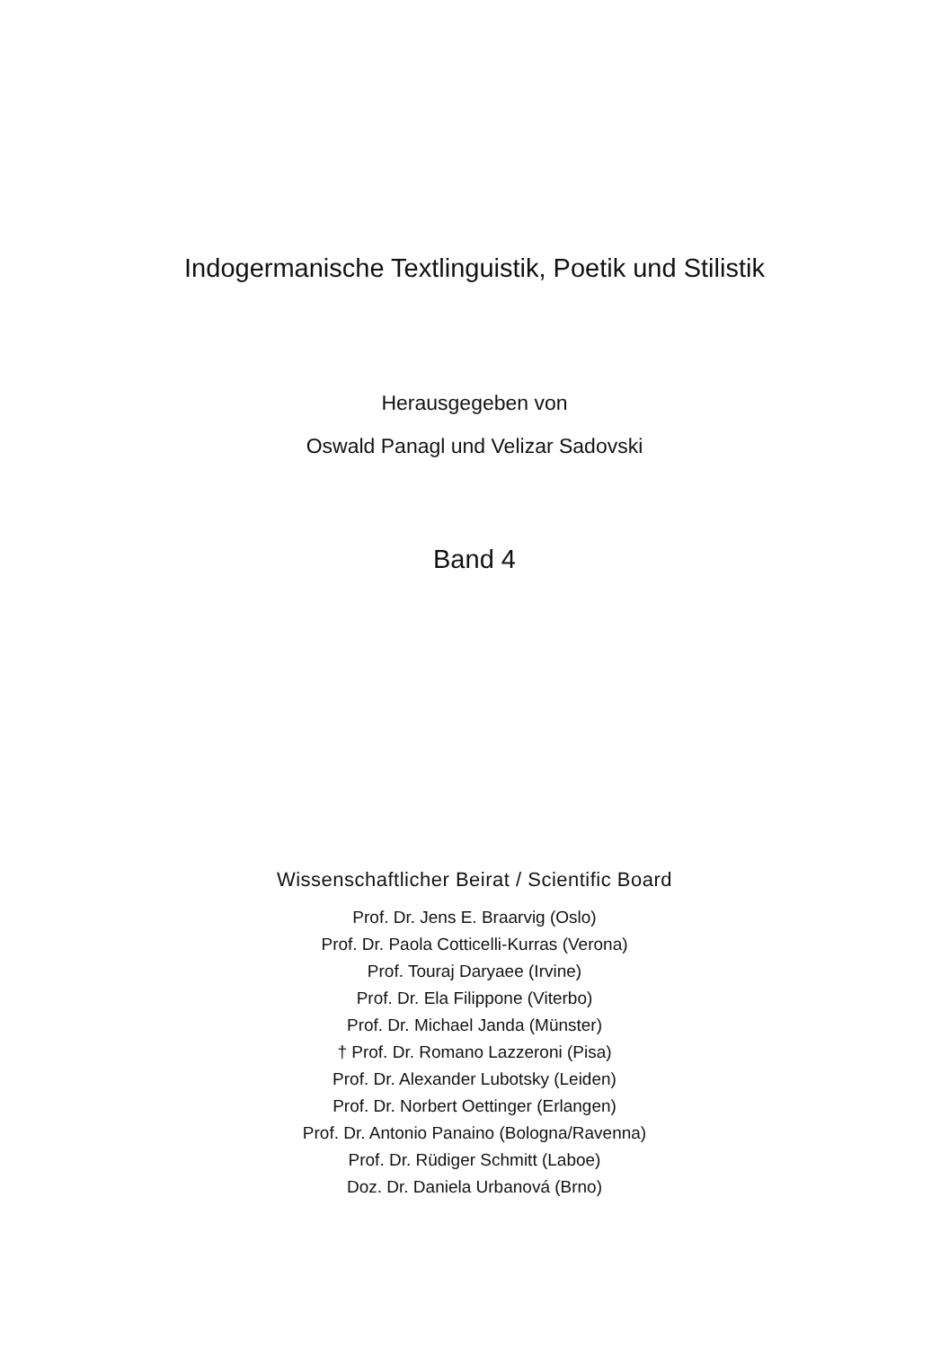Indogermanische Textlinguistik, Poetik und Stilistik
Herausgegeben von
Oswald Panagl und Velizar Sadovski
Band 4
Wissenschaftlicher Beirat / Scientific Board
Prof. Dr. Jens E. Braarvig (Oslo)
Prof. Dr. Paola Cotticelli-Kurras (Verona)
Prof. Touraj Daryaee (Irvine)
Prof. Dr. Ela Filippone (Viterbo)
Prof. Dr. Michael Janda (Münster)
† Prof. Dr. Romano Lazzeroni (Pisa)
Prof. Dr. Alexander Lubotsky (Leiden)
Prof. Dr. Norbert Oettinger (Erlangen)
Prof. Dr. Antonio Panaino (Bologna/Ravenna)
Prof. Dr. Rüdiger Schmitt (Laboe)
Doz. Dr. Daniela Urbanová (Brno)